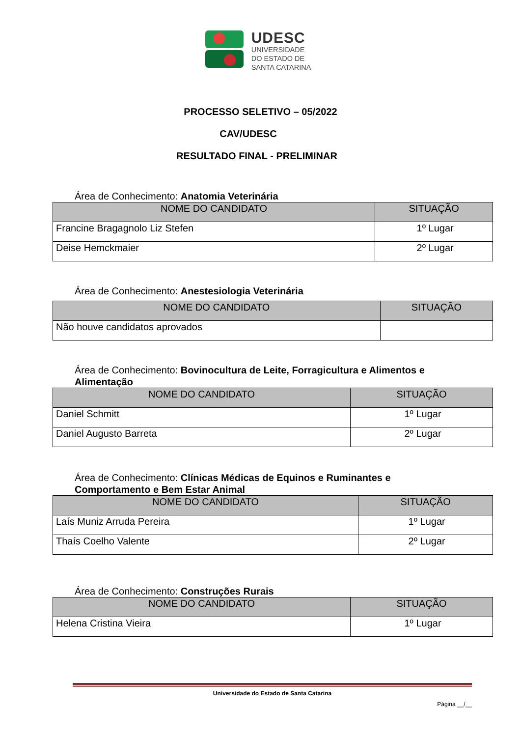UDESC
UNIVERSIDADE
DO ESTADO DE
SANTA CATARINA
PROCESSO SELETIVO – 05/2022
CAV/UDESC
RESULTADO FINAL - PRELIMINAR
Área de Conhecimento: Anatomia Veterinária
| NOME DO CANDIDATO | SITUAÇÃO |
| --- | --- |
| Francine Bragagnolo Liz Stefen | 1º Lugar |
| Deise Hemckmaier | 2º Lugar |
Área de Conhecimento: Anestesiologia Veterinária
| NOME DO CANDIDATO | SITUAÇÃO |
| --- | --- |
| Não houve candidatos aprovados | |
Área de Conhecimento: Bovinocultura de Leite, Forragicultura e Alimentos e Alimentação
| NOME DO CANDIDATO | SITUAÇÃO |
| --- | --- |
| Daniel Schmitt | 1º Lugar |
| Daniel Augusto Barreta | 2º Lugar |
Área de Conhecimento: Clínicas Médicas de Equinos e Ruminantes e Comportamento e Bem Estar Animal
| NOME DO CANDIDATO | SITUAÇÃO |
| --- | --- |
| Laís Muniz Arruda Pereira | 1º Lugar |
| Thaís Coelho Valente | 2º Lugar |
Área de Conhecimento: Construções Rurais
| NOME DO CANDIDATO | SITUAÇÃO |
| --- | --- |
| Helena Cristina Vieira | 1º Lugar |
Universidade do Estado de Santa Catarina
Página __/__